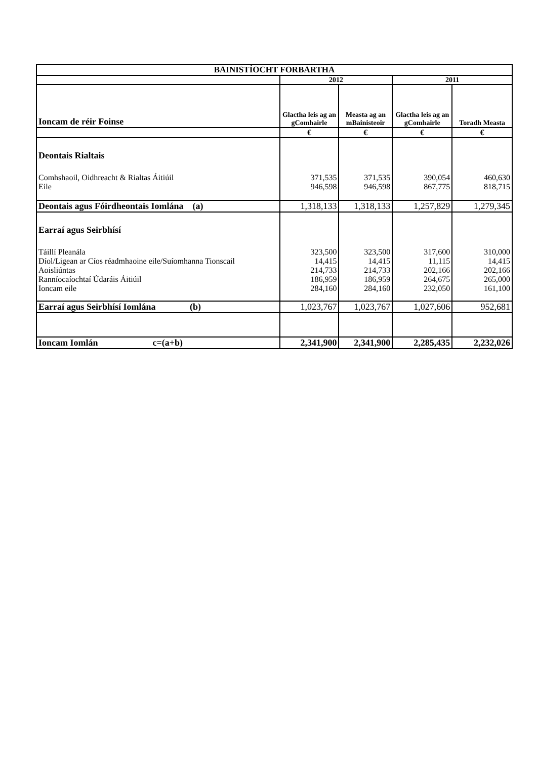| BAINISTÍOCHT FORBARTHA | | | | |
| --- | --- | --- | --- | --- |
| | 2012 | | 2011 | |
| Ioncam de réir Foinse | Glactha leis ag an gComhairle | Measta ag an mBainisteoir | Glactha leis ag an gComhairle | Toradh Measta |
| | € | € | € | € |
| Deontais Rialtais | | | | |
| Comhshaoil, Oidhreacht & Rialtas Áitiúil | 371,535 | 371,535 | 390,054 | 460,630 |
| Eile | 946,598 | 946,598 | 867,775 | 818,715 |
| Deontais agus Fóirdheontais Iomlána (a) | 1,318,133 | 1,318,133 | 1,257,829 | 1,279,345 |
| Earraí agus Seirbhísí | | | | |
| Táillí Pleanála | 323,500 | 323,500 | 317,600 | 310,000 |
| Díol/Ligean ar Cíos réadmhaoine eile/Suíomhanna Tionscail | 14,415 | 14,415 | 11,115 | 14,415 |
| Aoisliúntas | 214,733 | 214,733 | 202,166 | 202,166 |
| Ranníocaíochtaí Údaráis Áitiúil | 186,959 | 186,959 | 264,675 | 265,000 |
| Ioncam eile | 284,160 | 284,160 | 232,050 | 161,100 |
| Earraí agus Seirbhísí Iomlána (b) | 1,023,767 | 1,023,767 | 1,027,606 | 952,681 |
| Ioncam Iomlán c=(a+b) | 2,341,900 | 2,341,900 | 2,285,435 | 2,232,026 |